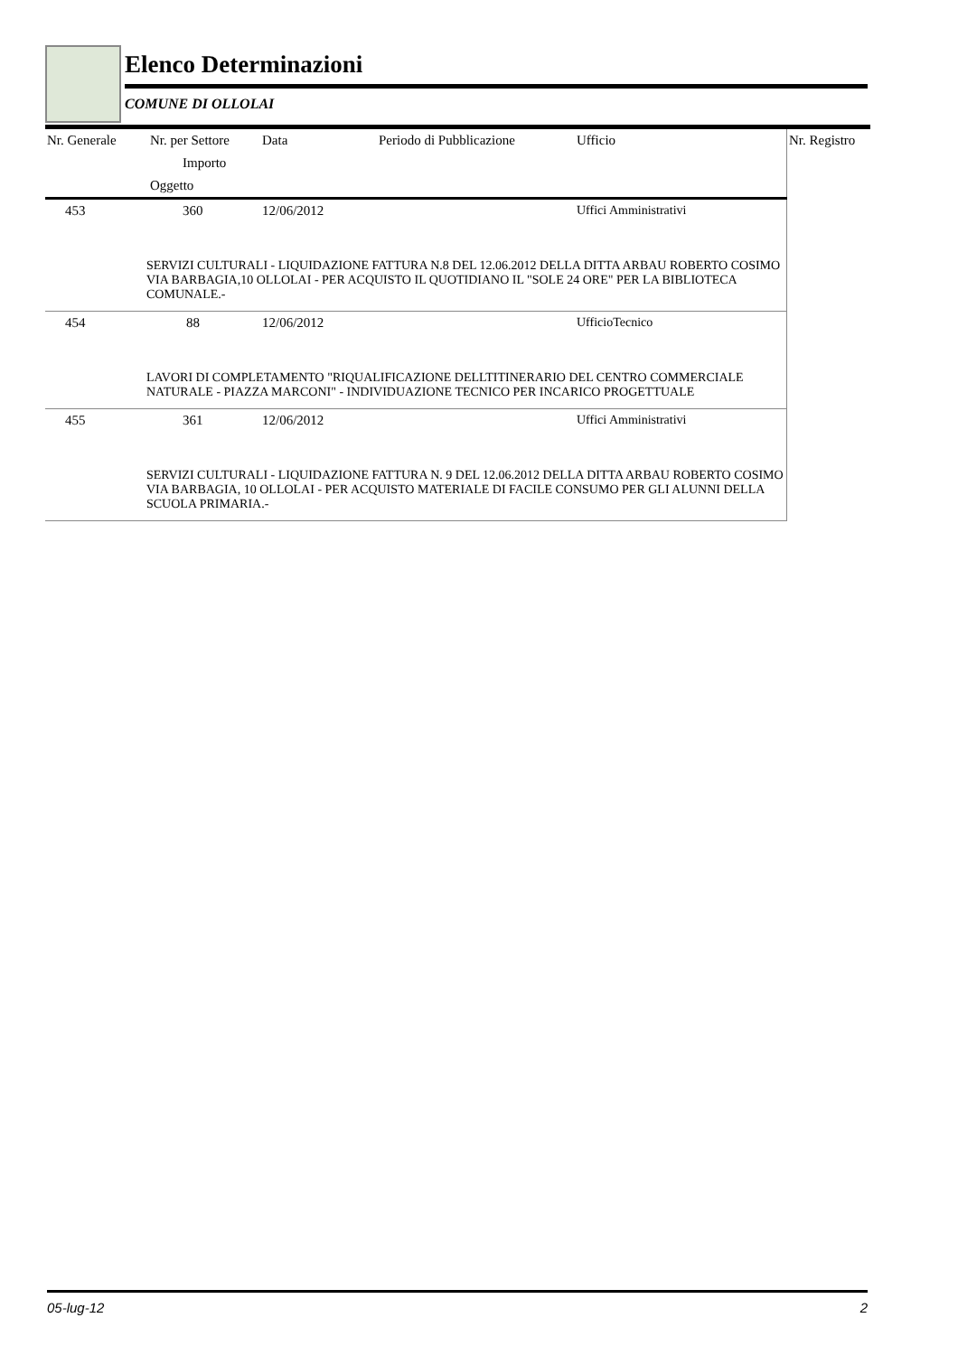Elenco Determinazioni
COMUNE DI OLLOLAI
| Nr. Generale | Nr. per Settore | Data | Periodo di Pubblicazione | Ufficio | Nr. Registro |
| --- | --- | --- | --- | --- | --- |
| | Importo | | | | |
| | Oggetto | | | | |
| 453 | 360 | 12/06/2012 | | Uffici Amministrativi | |
| SERVIZI CULTURALI - LIQUIDAZIONE FATTURA N.8 DEL 12.06.2012 DELLA DITTA ARBAU ROBERTO COSIMO VIA BARBAGIA,10 OLLOLAI - PER ACQUISTO IL QUOTIDIANO IL "SOLE 24 ORE" PER LA BIBLIOTECA COMUNALE.- | | | | | |
| 454 | 88 | 12/06/2012 | | UfficioTecnico | |
| LAVORI DI COMPLETAMENTO "RIQUALIFICAZIONE DELLTITINERARIO DEL CENTRO COMMERCIALE NATURALE - PIAZZA MARCONI" - INDIVIDUAZIONE TECNICO PER INCARICO PROGETTUALE | | | | | |
| 455 | 361 | 12/06/2012 | | Uffici Amministrativi | |
| SERVIZI CULTURALI - LIQUIDAZIONE FATTURA N. 9 DEL 12.06.2012 DELLA DITTA ARBAU ROBERTO COSIMO VIA BARBAGIA, 10 OLLOLAI - PER ACQUISTO MATERIALE DI FACILE CONSUMO PER GLI ALUNNI DELLA SCUOLA PRIMARIA.- | | | | | |
05-lug-12 2